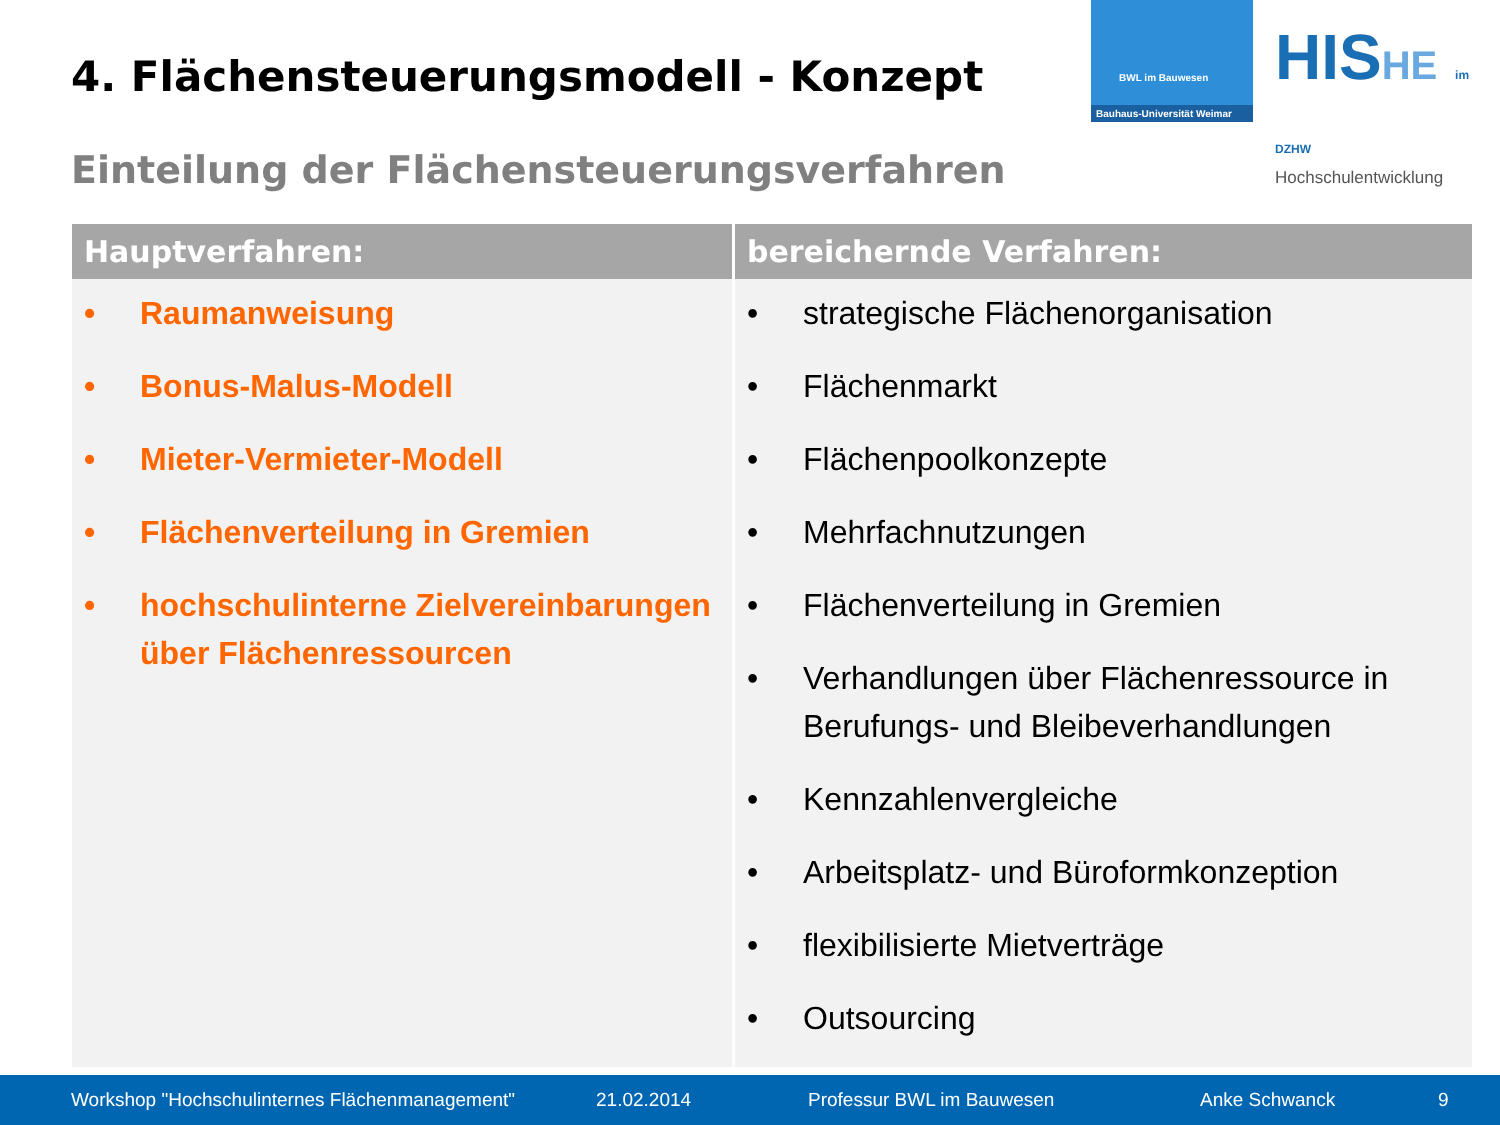4. Flächensteuerungsmodell - Konzept
BWL im Bauwesen
Bauhaus-Universität Weimar
HISHE im DZHW
Hochschulentwicklung
Einteilung der Flächensteuerungsverfahren
| Hauptverfahren: | bereichernde Verfahren: |
| --- | --- |
| • Raumanweisung • Bonus-Malus-Modell • Mieter-Vermieter-Modell • Flächenverteilung in Gremien • hochschulinterne Zielvereinbarungen über Flächenressourcen | • strategische Flächenorganisation • Flächenmarkt • Flächenpoolkonzepte • Mehrfachnutzungen • Flächenverteilung in Gremien • Verhandlungen über Flächenressource in Berufungs- und Bleibeverhandlungen • Kennzahlenvergleiche • Arbeitsplatz- und Büroformkonzeption • flexibilisierte Mietverträge • Outsourcing |
Workshop "Hochschulinternes Flächenmanagement" 21.02.2014 Professur BWL im Bauwesen Anke Schwanck 9